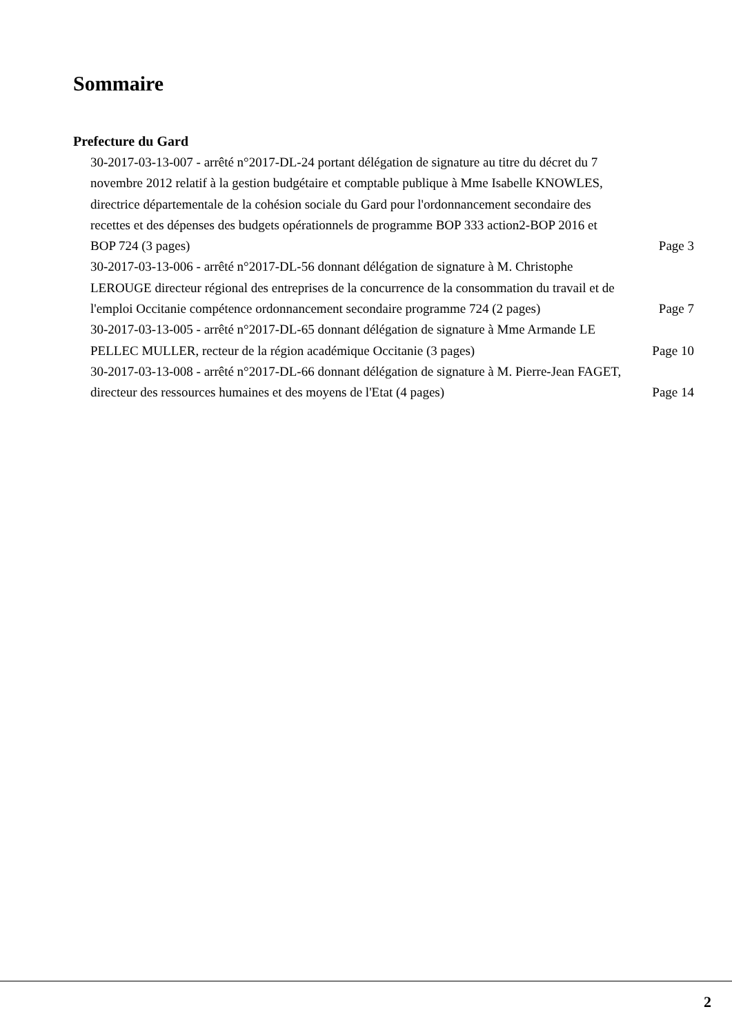Sommaire
Prefecture du Gard
30-2017-03-13-007 - arrêté n°2017-DL-24 portant délégation de signature au titre du décret du 7 novembre 2012 relatif à la gestion budgétaire et comptable publique à Mme Isabelle KNOWLES, directrice départementale de la cohésion sociale du Gard pour l'ordonnancement secondaire des recettes et des dépenses des budgets opérationnels de programme BOP 333 action2-BOP 2016 et BOP 724 (3 pages)
Page 3
30-2017-03-13-006 - arrêté n°2017-DL-56 donnant délégation de signature à M. Christophe LEROUGE directeur régional des entreprises de la concurrence de la consommation du travail et de l'emploi Occitanie compétence ordonnancement secondaire programme 724 (2 pages)
Page 7
30-2017-03-13-005 - arrêté n°2017-DL-65 donnant délégation de signature à Mme Armande LE PELLEC MULLER, recteur de la région académique Occitanie (3 pages)
Page 10
30-2017-03-13-008 - arrêté n°2017-DL-66 donnant délégation de signature à M. Pierre-Jean FAGET, directeur des ressources humaines et des moyens de l'Etat (4 pages)
Page 14
2